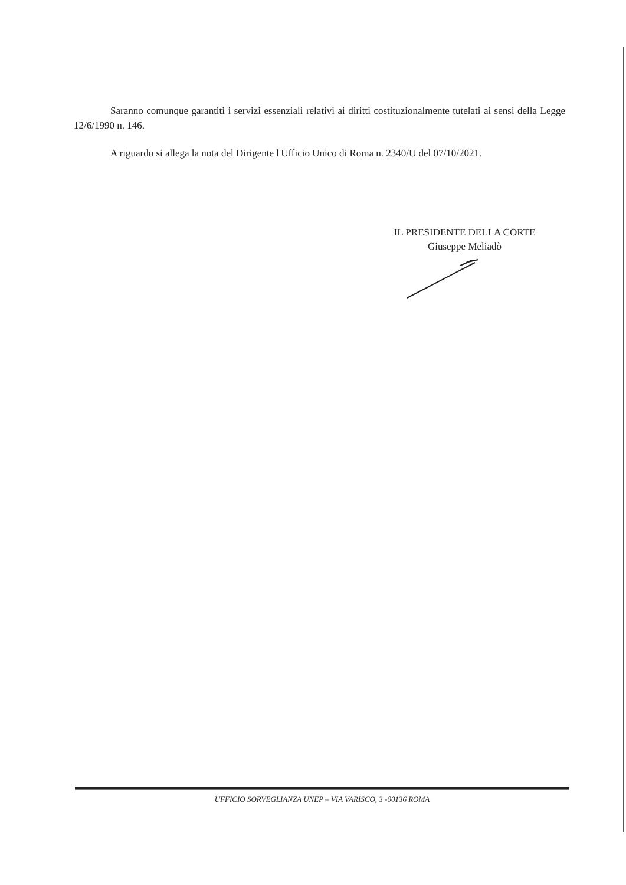Saranno comunque garantiti i servizi essenziali relativi ai diritti costituzionalmente tutelati ai sensi della Legge 12/6/1990 n. 146.
A riguardo si allega la nota del Dirigente l'Ufficio Unico di Roma n. 2340/U del 07/10/2021.
IL PRESIDENTE DELLA CORTE
Giuseppe Meliadò
UFFICIO SORVEGLIANZA UNEP – VIA VARISCO, 3 -00136 ROMA